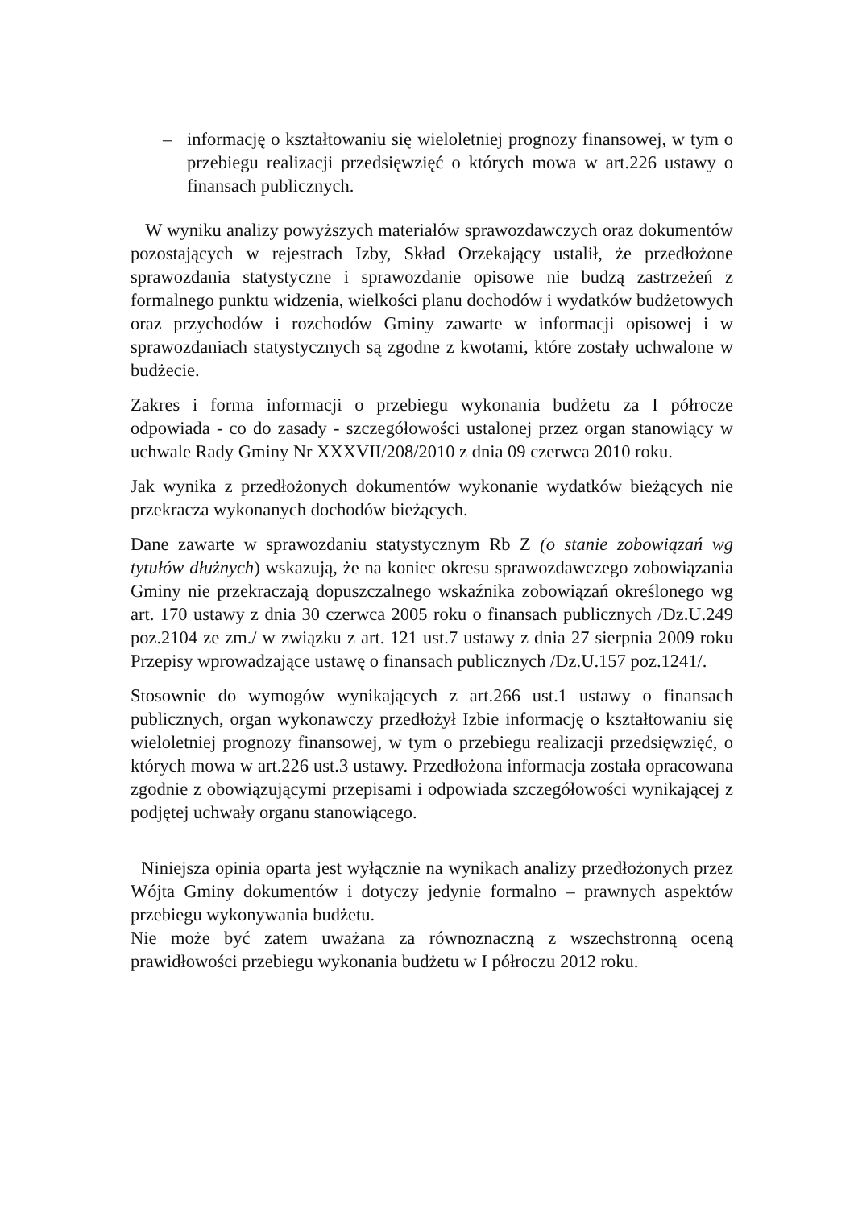– informację o kształtowaniu się wieloletniej prognozy finansowej, w tym o przebiegu realizacji przedsięwzięć o których mowa w art.226 ustawy o finansach publicznych.
W wyniku analizy powyższych materiałów sprawozdawczych oraz dokumentów pozostających w rejestrach Izby, Skład Orzekający ustalił, że przedłożone sprawozdania statystyczne i sprawozdanie opisowe nie budzą zastrzeżeń z formalnego punktu widzenia, wielkości planu dochodów i wydatków budżetowych oraz przychodów i rozchodów Gminy zawarte w informacji opisowej i w sprawozdaniach statystycznych są zgodne z kwotami, które zostały uchwalone w budżecie.
Zakres i forma informacji o przebiegu wykonania budżetu za I półrocze odpowiada - co do zasady - szczegółowości ustalonej przez organ stanowiący w uchwale Rady Gminy Nr XXXVII/208/2010 z dnia 09 czerwca 2010 roku.
Jak wynika z przedłożonych dokumentów wykonanie wydatków bieżących nie przekracza wykonanych dochodów bieżących.
Dane zawarte w sprawozdaniu statystycznym Rb Z (o stanie zobowiązań wg tytułów dłużnych) wskazują, że na koniec okresu sprawozdawczego zobowiązania Gminy nie przekraczają dopuszczalnego wskaźnika zobowiązań określonego wg art. 170 ustawy z dnia 30 czerwca 2005 roku o finansach publicznych /Dz.U.249 poz.2104 ze zm./ w związku z art. 121 ust.7 ustawy z dnia 27 sierpnia 2009 roku Przepisy wprowadzające ustawę o finansach publicznych /Dz.U.157 poz.1241/.
Stosownie do wymogów wynikających z art.266 ust.1 ustawy o finansach publicznych, organ wykonawczy przedłożył Izbie informację o kształtowaniu się wieloletniej prognozy finansowej, w tym o przebiegu realizacji przedsięwzięć, o których mowa w art.226 ust.3 ustawy. Przedłożona informacja została opracowana zgodnie z obowiązującymi przepisami i odpowiada szczegółowości wynikającej z podjętej uchwały organu stanowiącego.
Niniejsza opinia oparta jest wyłącznie na wynikach analizy przedłożonych przez Wójta Gminy dokumentów i dotyczy jedynie formalno – prawnych aspektów przebiegu wykonywania budżetu.
Nie może być zatem uważana za równoznaczną z wszechstronną oceną prawidłowości przebiegu wykonania budżetu w I półroczu 2012 roku.